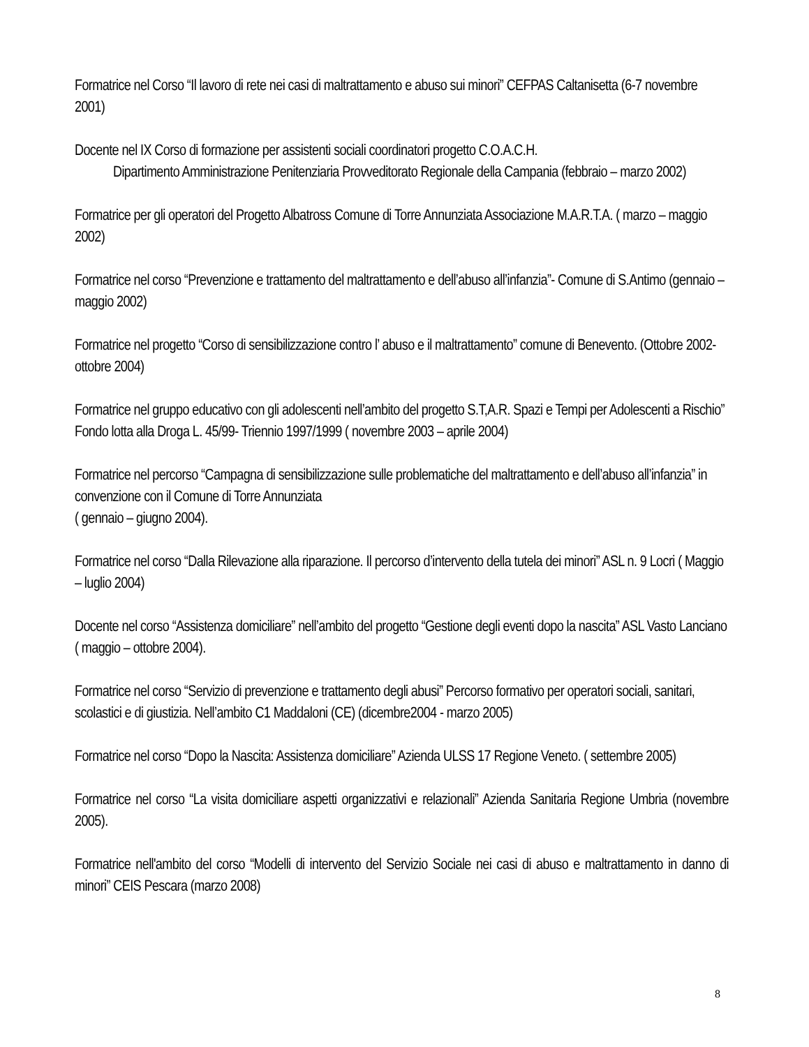Formatrice nel Corso “Il lavoro di rete nei casi di maltrattamento e abuso sui minori” CEFPAS Caltanisetta (6-7 novembre 2001)
Docente nel IX Corso di formazione per assistenti sociali coordinatori progetto C.O.A.C.H.
Dipartimento Amministrazione Penitenziaria Provveditorato Regionale della Campania (febbraio – marzo 2002)
Formatrice per gli operatori del Progetto Albatross Comune di Torre Annunziata Associazione M.A.R.T.A. ( marzo – maggio 2002)
Formatrice nel corso “Prevenzione e trattamento del maltrattamento e dell’abuso all’infanzia”- Comune di S.Antimo (gennaio – maggio 2002)
Formatrice nel progetto “Corso di sensibilizzazione contro l’ abuso e il maltrattamento” comune di Benevento. (Ottobre 2002-ottobre 2004)
Formatrice nel gruppo educativo con gli adolescenti nell’ambito del progetto S.T,A.R. Spazi e Tempi per Adolescenti a Rischio” Fondo lotta alla Droga L. 45/99- Triennio 1997/1999 ( novembre 2003 – aprile 2004)
Formatrice nel percorso “Campagna di sensibilizzazione sulle problematiche del maltrattamento e dell’abuso all’infanzia” in convenzione con il Comune di Torre Annunziata
( gennaio – giugno 2004).
Formatrice nel corso “Dalla Rilevazione alla riparazione. Il percorso d’intervento della tutela dei minori” ASL n. 9 Locri ( Maggio – luglio 2004)
Docente nel corso “Assistenza domiciliare” nell’ambito del progetto “Gestione degli eventi dopo la nascita” ASL Vasto Lanciano ( maggio – ottobre 2004).
Formatrice nel corso “Servizio di prevenzione e trattamento degli abusi” Percorso formativo per operatori sociali, sanitari, scolastici e di giustizia. Nell’ambito C1 Maddaloni (CE) (dicembre2004 - marzo 2005)
Formatrice nel corso “Dopo la Nascita: Assistenza domiciliare” Azienda ULSS 17 Regione Veneto. ( settembre 2005)
Formatrice nel corso “La visita domiciliare aspetti organizzativi e relazionali” Azienda Sanitaria Regione Umbria (novembre 2005).
Formatrice nell'ambito del corso “Modelli di intervento del Servizio Sociale nei casi di abuso e maltrattamento in danno di minori” CEIS Pescara (marzo 2008)
8